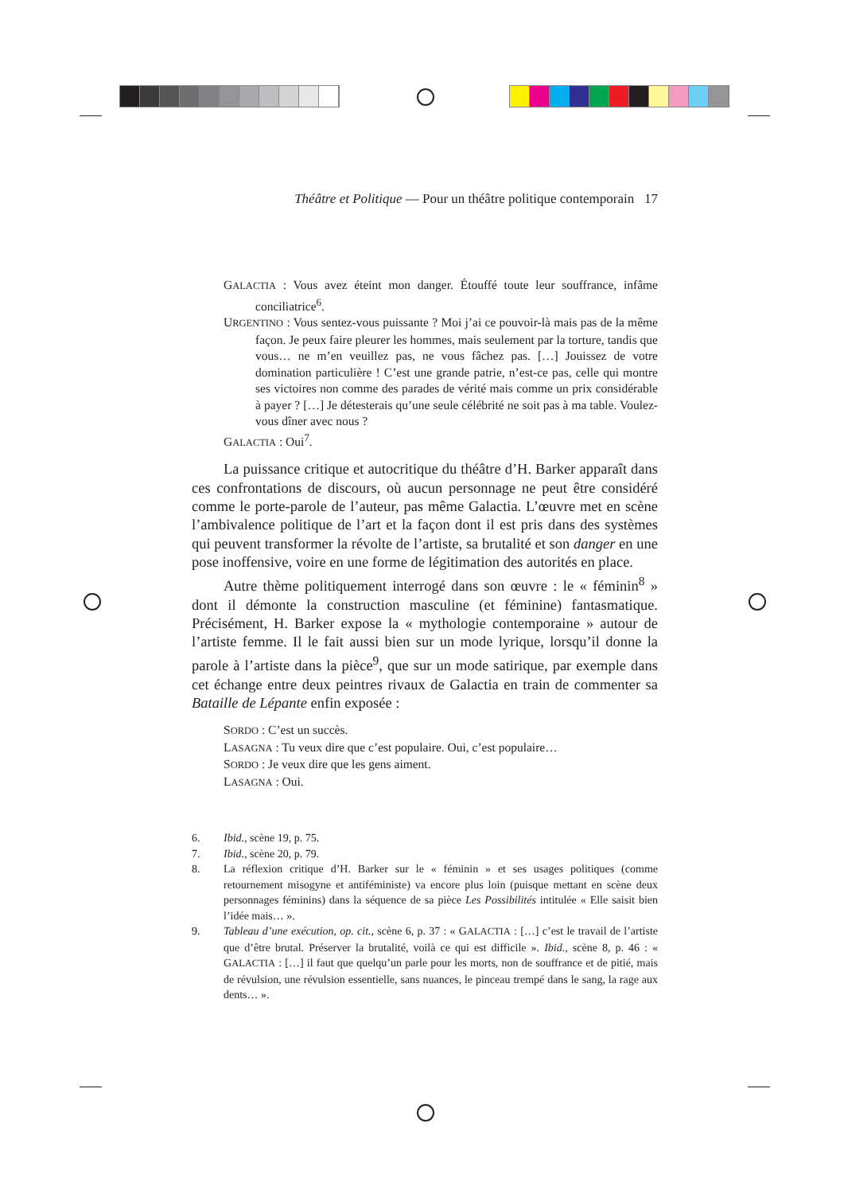Théâtre et Politique — Pour un théâtre politique contemporain 17
GALACTIA : Vous avez éteint mon danger. Étouffé toute leur souffrance, infâme conciliatrice<sup>6</sup>.
URGENTINO : Vous sentez-vous puissante ? Moi j’ai ce pouvoir-là mais pas de la même façon. Je peux faire pleurer les hommes, mais seulement par la torture, tandis que vous… ne m’en veuillez pas, ne vous fâchez pas. […] Jouissez de votre domination particulière ! C’est une grande patrie, n’est-ce pas, celle qui montre ses victoires non comme des parades de vérité mais comme un prix considérable à payer ? […] Je détesterais qu’une seule célébrité ne soit pas à ma table. Voulez-vous dîner avec nous ?
GALACTIA : Oui<sup>7</sup>.
La puissance critique et autocritique du théâtre d’H. Barker apparaît dans ces confrontations de discours, où aucun personnage ne peut être considéré comme le porte-parole de l’auteur, pas même Galactia. L’œuvre met en scène l’ambivalence politique de l’art et la façon dont il est pris dans des systèmes qui peuvent transformer la révolte de l’artiste, sa brutalité et son danger en une pose inoffensive, voire en une forme de légitimation des autorités en place.
Autre thème politiquement interrogé dans son œuvre : le « féminin<sup>8</sup> » dont il démonte la construction masculine (et féminine) fantasmatique. Précisément, H. Barker expose la « mythologie contemporaine » autour de l’artiste femme. Il le fait aussi bien sur un mode lyrique, lorsqu’il donne la parole à l’artiste dans la pièce<sup>9</sup>, que sur un mode satirique, par exemple dans cet échange entre deux peintres rivaux de Galactia en train de commenter sa Bataille de Lépante enfin exposée :
SORDO : C’est un succès.
LASAGNA : Tu veux dire que c’est populaire. Oui, c’est populaire…
SORDO : Je veux dire que les gens aiment.
LASAGNA : Oui.
6. Ibid., scène 19, p. 75.
7. Ibid., scène 20, p. 79.
8. La réflexion critique d’H. Barker sur le « féminin » et ses usages politiques (comme retournement misogyne et antiféministe) va encore plus loin (puisque mettant en scène deux personnages féminins) dans la séquence de sa pièce Les Possibilités intitulée « Elle saisit bien l’idée mais… ».
9. Tableau d’une exécution, op. cit., scène 6, p. 37 : « GALACTIA : […] c’est le travail de l’artiste que d’être brutal. Préserver la brutalité, voilà ce qui est difficile ». Ibid., scène 8, p. 46 : « GALACTIA : […] il faut que quelqu’un parle pour les morts, non de souffrance et de pitié, mais de révulsion, une révulsion essentielle, sans nuances, le pinceau trempé dans le sang, la rage aux dents… ».